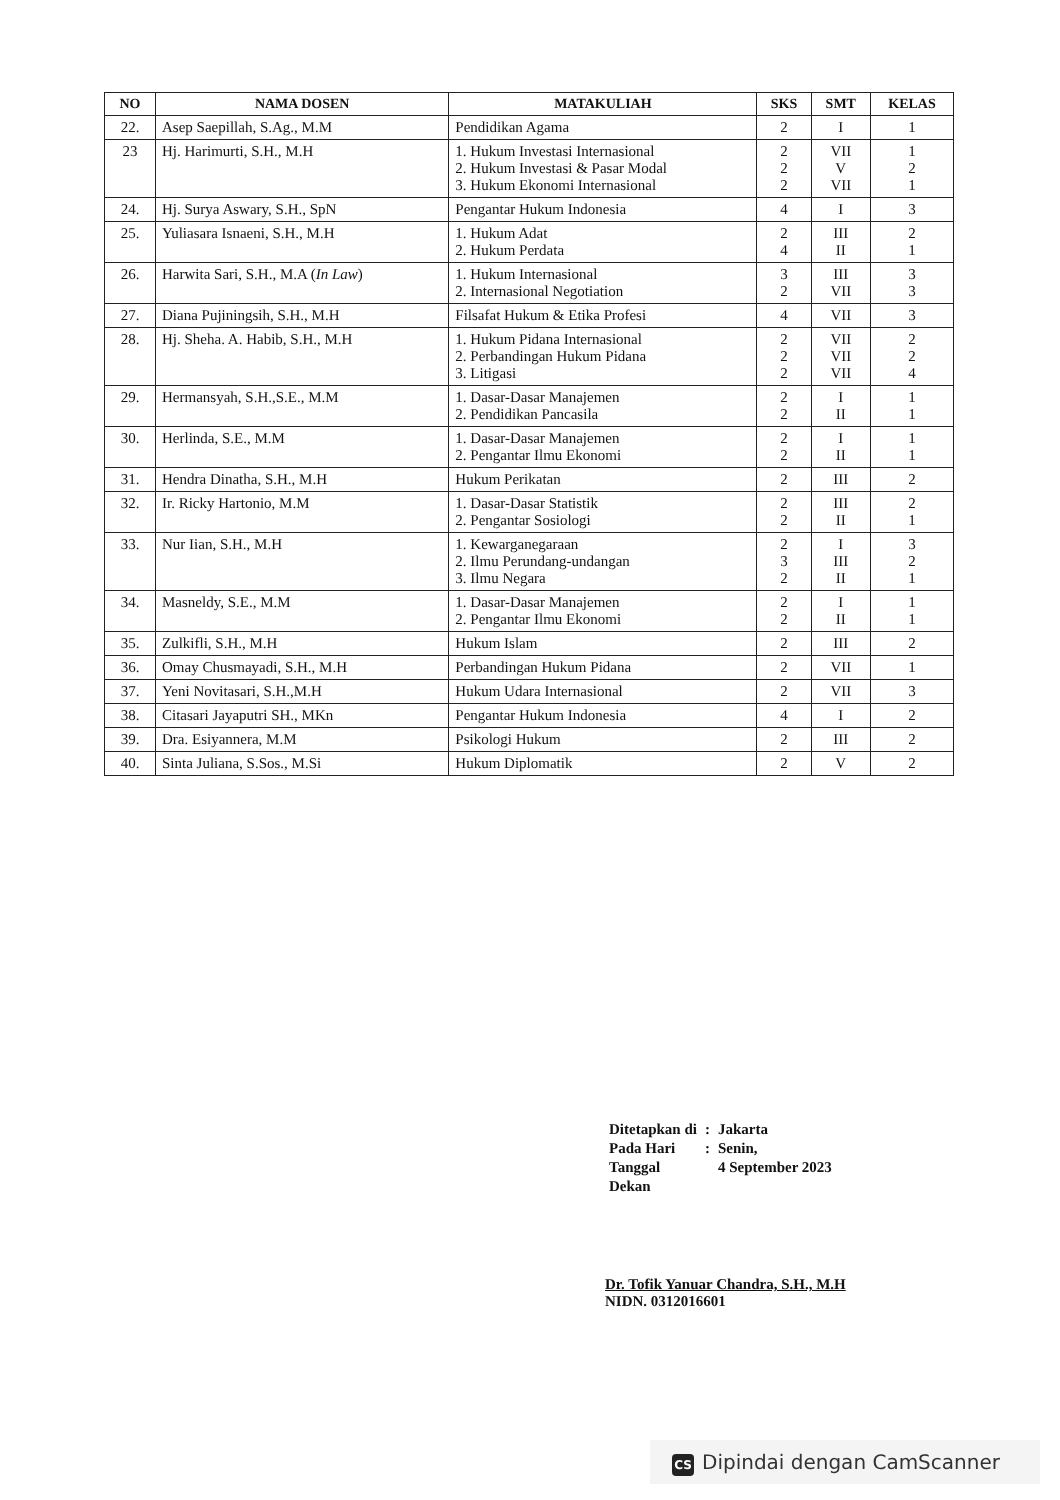| NO | NAMA DOSEN | MATAKULIAH | SKS | SMT | KELAS |
| --- | --- | --- | --- | --- | --- |
| 22. | Asep Saepillah, S.Ag., M.M | Pendidikan Agama | 2 | I | 1 |
| 23 | Hj. Harimurti, S.H., M.H | 1. Hukum Investasi Internasional 2. Hukum Investasi & Pasar Modal 3. Hukum Ekonomi Internasional | 2 2 2 | VII V VII | 1 2 1 |
| 24. | Hj. Surya Aswary, S.H., SpN | Pengantar Hukum Indonesia | 4 | I | 3 |
| 25. | Yuliasara Isnaeni, S.H., M.H | 1. Hukum Adat 2. Hukum Perdata | 2 4 | III II | 2 1 |
| 26. | Harwita Sari, S.H., M.A ( In Law ) | 1. Hukum Internasional 2. Internasional Negotiation | 3 2 | III VII | 3 3 |
| 27. | Diana Pujiningsih, S.H., M.H | Filsafat Hukum & Etika Profesi | 4 | VII | 3 |
| 28. | Hj. Sheha. A. Habib, S.H., M.H | 1. Hukum Pidana Internasional 2. Perbandingan Hukum Pidana 3. Litigasi | 2 2 2 | VII VII VII | 2 2 4 |
| 29. | Hermansyah, S.H.,S.E., M.M | 1. Dasar-Dasar Manajemen 2. Pendidikan Pancasila | 2 2 | I II | 1 1 |
| 30. | Herlinda, S.E., M.M | 1. Dasar-Dasar Manajemen 2. Pengantar Ilmu Ekonomi | 2 2 | I II | 1 1 |
| 31. | Hendra Dinatha, S.H., M.H | Hukum Perikatan | 2 | III | 2 |
| 32. | Ir. Ricky Hartonio, M.M | 1. Dasar-Dasar Statistik 2. Pengantar Sosiologi | 2 2 | III II | 2 1 |
| 33. | Nur Iian, S.H., M.H | 1. Kewarganegaraan 2. Ilmu Perundang-undangan 3. Ilmu Negara | 2 3 2 | I III II | 3 2 1 |
| 34. | Masneldy, S.E., M.M | 1. Dasar-Dasar Manajemen 2. Pengantar Ilmu Ekonomi | 2 2 | I II | 1 1 |
| 35. | Zulkifli, S.H., M.H | Hukum Islam | 2 | III | 2 |
| 36. | Omay Chusmayadi, S.H., M.H | Perbandingan Hukum Pidana | 2 | VII | 1 |
| 37. | Yeni Novitasari, S.H.,M.H | Hukum Udara Internasional | 2 | VII | 3 |
| 38. | Citasari Jayaputri SH., MKn | Pengantar Hukum Indonesia | 4 | I | 2 |
| 39. | Dra. Esiyannera, M.M | Psikologi Hukum | 2 | III | 2 |
| 40. | Sinta Juliana, S.Sos., M.Si | Hukum Diplomatik | 2 | V | 2 |
| Ditetapkan di | : | Jakarta |
| Pada Hari | : | Senin, |
| Tanggal | | 4 September 2023 |
| Dekan | | |
Dr. Tofik Yanuar Chandra, S.H., M.H
NIDN. 0312016601
CS Dipindai dengan CamScanner